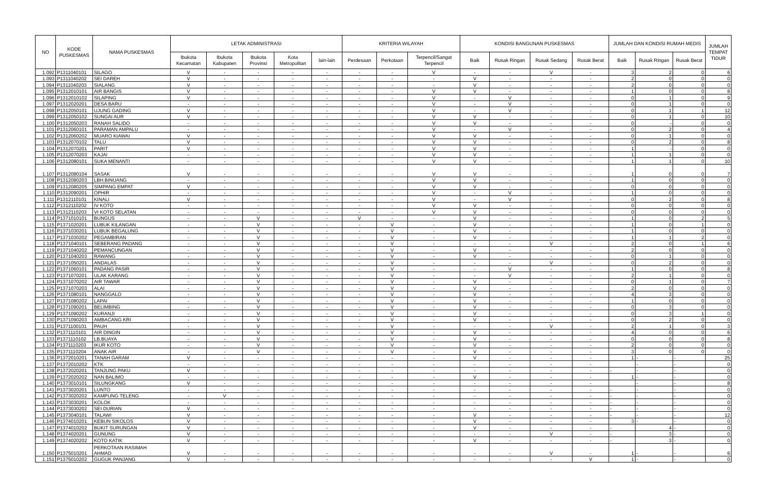| NO | KODE PUSKESMAS | NAMA PUSKESMAS | LETAK ADMINISTRASI | | | | | KRITERIA WILAYAH | | | KONDISI BANGUNAN PUSKESMAS | | | | JUMLAH DAN KONDISI RUMAH MEDIS | | | JUMLAH TEMPAT TIDUR |
| --- | --- | --- | --- | --- | --- | --- | --- | --- | --- | --- | --- | --- | --- | --- | --- | --- | --- | --- |
| | | | Ibukota Kecamatan | Ibukota Kabupaten | Ibukota Provinsi | Kota Metropolitan | lain-lain | Perdesaan | Perkotaan | Terpencil/Sangat Terpencil | Baik | Rusak Ringan | Rusak Sedang | Rusak Berat | Baik | Rusak Ringan | Rusak Berat | |
| 1.092 | P1311040101 | SILAGO | V | - | - | - | - | - | - | V | - | - | V | - | 3 | 2 | 0 | 6 |
| 1.093 | P1311040202 | SEI DAREH | V | - | - | - | - | - | - | - | V | - | - | - | 2 | 0 | 0 | 0 |
| 1.094 | P1311040203 | SIALANG | V | - | - | - | - | - | - | - | V | - | - | - | 2 | 0 | 0 | 0 |
| 1.095 | P1312010101 | AIR BANGIS | V | - | - | - | - | - | - | V | V | - | - | - | 1 | 0 | 0 | 8 |
| 1.096 | P1312010102 | SILAPING | V | - | - | - | - | - | - | V | - | V | - | - | 0 | 1 | 0 | 9 |
| 1.097 | P1312020201 | DESA BARU | - | - | - | - | - | - | - | V | - | V | - | - | 0 | 1 | 0 | 0 |
| 1.098 | P1312050101 | UJUNG GADING | V | - | - | - | - | - | - | V | - | V | - | - | 0 | 1 | 1 | 12 |
| 1.099 | P1312050102 | SUNGAI AUR | V | - | - | - | - | - | - | V | V | - | - | - | 0 | 1 | 0 | 10 |
| 1.100 | P1312050203 | RANAH SALIDO | - | - | - | - | - | - | - | V | V | - | - | - | 0 | - | 0 | 0 |
| 1.101 | P1312060101 | PARAMAN AMPALU | - | - | - | - | - | - | - | V | - | V | - | - | 0 | 2 | 0 | 4 |
| 1.102 | P1312060202 | MUARO KIAWAI | V | - | - | - | - | - | - | V | V | - | - | - | 0 | 1 | 0 | 0 |
| 1.103 | P1312070102 | TALU | V | - | - | - | - | - | - | V | V | - | - | - | 0 | 2 | 0 | 8 |
| 1.104 | P1312070201 | PARIT | V | - | - | - | - | - | - | V | V | - | - | - | 1 | - | 0 | 0 |
| 1.105 | P1312070203 | KAJAI | - | - | - | - | - | - | - | V | V | - | - | - | 1 | 1 | 0 | 0 |
| 1.106 | P1312080101 | SUKA MENANTI | - | - | - | - | - | - | - | V | V | - | - | - | 1 | 1 | 0 | 10 |
| 1.107 | P1312080104 | SASAK | V | - | - | - | - | - | - | V | V | - | - | - | 1 | 0 | 0 | 7 |
| 1.108 | P1312080203 | LBH.BINUANG | - | - | - | - | - | - | - | V | V | - | - | - | 1 | 0 | 0 | 0 |
| 1.109 | P1312080205 | SIMPANG EMPAT | V | - | - | - | - | - | - | V | V | - | - | - | 0 | 0 | 0 | 0 |
| 1.110 | P1312090201 | OPHIR | - | - | - | - | - | - | - | V | - | V | - | - | 1 | 0 | 0 | 0 |
| 1.111 | P1312110101 | KINALI | V | - | - | - | - | - | - | V | - | V | - | - | 0 | 2 | 0 | 8 |
| 1.112 | P1312110202 | IV KOTO | - | - | - | - | - | - | - | V | V | - | - | - | 0 | 0 | 0 | 0 |
| 1.113 | P1312110203 | VI KOTO SELATAN | - | - | - | - | - | - | - | V | V | - | - | - | 0 | 0 | 0 | 0 |
| 1.114 | P1371010101 | BUNGUS | - | - | V | - | - | V | - | - | V | - | - | - | 1 | 0 | 2 | 5 |
| 1.115 | P1371020201 | LUBUK KILANGAN | - | - | V | - | - | - | V | - | V | - | - | - | 1 | 0 | 1 | 0 |
| 1.116 | P1371030201 | LUBUK BEGALUNG | - | - | V | - | - | - | V | - | V | - | - | - | 1 | 0 | 0 | 0 |
| 1.117 | P1371030202 | PEGAMBIRAN | - | - | V | - | - | - | V | - | V | - | - | - | 1 | 1 | 2 | 0 |
| 1.118 | P1371040101 | SEBERANG PADANG | - | - | V | - | - | - | V | - | - | - | V | - | 2 | 0 | 1 | 6 |
| 1.119 | P1371040202 | PEMANCUNGAN | - | - | V | - | - | - | V | - | V | - | - | - | 2 | 0 | 0 | 0 |
| 1.120 | P1371040203 | RAWANG | - | - | V | - | - | - | V | - | V | - | - | - | 0 | 1 | 0 | 0 |
| 1.121 | P1371050201 | ANDALAS | - | - | V | - | - | - | V | - | - | - | V | - | 0 | 2 | 0 | 0 |
| 1.122 | P1371060101 | PADANG PASIR | - | - | V | - | - | - | V | - | - | V | - | - | 1 | 0 | 0 | 8 |
| 1.123 | P1371070201 | ULAK KARANG | - | - | V | - | - | - | V | - | - | V | - | - | 2 | 1 | 0 | 0 |
| 1.124 | P1371070202 | AIR TAWAR | - | - | V | - | - | - | V | - | V | - | - | - | 0 | 1 | 0 | 7 |
| 1.125 | P1371070203 | ALAI | - | - | V | - | - | - | V | - | V | - | - | - | 2 | 0 | 0 | 0 |
| 1.126 | P1371080101 | NANGGALO | - | - | V | - | - | - | V | - | V | - | - | - | 4 | 3 | 0 | 0 |
| 1.127 | P1371080202 | LAPAI | - | - | V | - | - | - | V | - | V | - | - | - | 1 | 0 | 0 | 0 |
| 1.128 | P1371090201 | BELIMBING | - | - | V | - | - | - | V | - | V | - | - | - | 0 | 3 | 0 | 0 |
| 1.129 | P1371090202 | KURANJI | - | - | V | - | - | - | V | - | V | - | - | - | 0 | 3 | 1 | 0 |
| 1.130 | P1371090203 | AMBACANG KRI | - | - | V | - | - | - | V | - | V | - | - | - | 0 | 2 | 0 | 0 |
| 1.131 | P1371100101 | PAUH | - | - | V | - | - | - | V | - | - | - | V | - | 2 | 1 | 0 | 3 |
| 1.132 | P1371110101 | AIR DINGIN | - | - | V | - | - | - | V | - | V | - | - | - | 4 | 0 | 0 | 6 |
| 1.133 | P1371110102 | LB.BUAYA | - | - | V | - | - | - | V | - | V | - | - | - | 0 | 0 | 0 | 8 |
| 1.134 | P1371110203 | IKUR KOTO | - | - | V | - | - | - | V | - | V | - | - | - | 2 | 0 | 0 | 0 |
| 1.135 | P1371110204 | ANAK AIR | - | - | V | - | - | - | V | - | V | - | - | - | 3 | 0 | 0 | 0 |
| 1.136 | P1372010201 | TANAH GARAM | V | - | - | - | - | - | - | - | V | - | - | - | 1 | - | - | 25 |
| 1.137 | P1372010202 | KTK | - | - | - | - | - | - | - | - | - | - | - | - | | - | - | 0 |
| 1.138 | P1372020201 | TANJUNG PAKU | V | - | - | - | - | - | - | - | - | - | - | - | - | - | - | 0 |
| 1.139 | P1372020202 | NAN BALIMO | - | - | - | - | - | - | - | - | V | - | - | - | 1 | - | - | 0 |
| 1.140 | P1373010101 | SILUNGKANG | V | - | - | - | - | - | - | - | - | - | - | - | | - | - | 8 |
| 1.141 | P1373020201 | LUNTO | - | - | - | - | - | - | - | - | - | - | - | - | - | - | - | 0 |
| 1.142 | P1373020202 | KAMPUNG TELENG | - | V | - | - | - | - | - | - | - | - | - | - | - | - | - | 0 |
| 1.143 | P1373030201 | KOLOK | - | - | - | - | - | - | - | - | - | - | - | - | - | - | - | 0 |
| 1.144 | P1373030202 | SEI DURIAN | V | - | - | - | - | - | - | - | - | - | - | - | - | - | - | 0 |
| 1.145 | P1373040101 | TALAWI | V | - | - | - | - | - | - | - | V | - | - | - | - | - | - | 12 |
| 1.146 | P1374010201 | KEBUN SIKOLOS | V | - | - | - | - | - | - | - | V | - | - | - | 3 | - | - | 0 |
| 1.147 | P1374010202 | BUKIT SURUNGAN | V | - | - | - | - | - | - | - | V | - | - | - | - | 4 | - | 0 |
| 1.148 | P1374020201 | GUNUNG | V | - | - | - | - | - | - | - | - | - | V | - | - | 3 | - | 0 |
| 1.149 | P1374020202 | KOTO KATIK | V | - | - | - | - | - | - | - | V | - | - | - | - | 3 | - | 0 |
| 1.150 | P1375010201 | PERKOTAAN RASIMAH AHMAD | V | - | - | - | - | - | - | - | - | - | V | - | 1 | - | - | 6 |
| 1.151 | P1375010202 | GUGUK PANJANG | V | - | - | - | - | - | - | - | - | - | - | V | 1 | - | - | 0 |